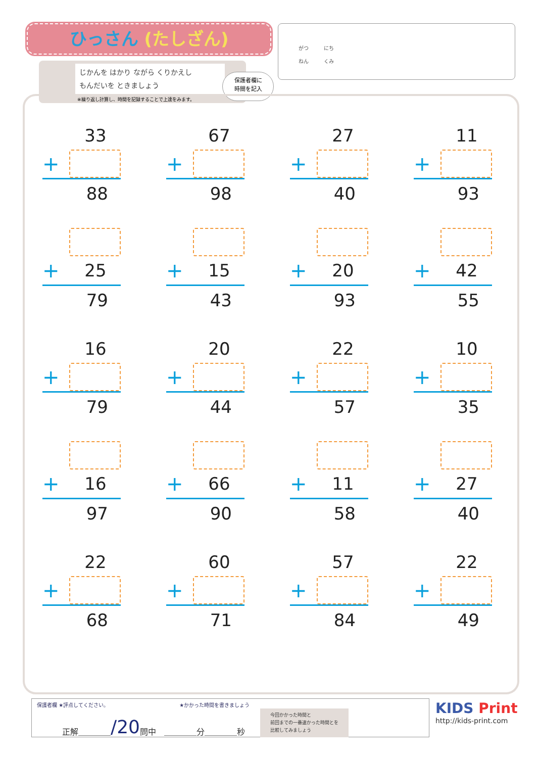ひっさん (たしざん)
がつ　　　にち
ねん　　　くみ
じかんを はかり ながら くりかえし
もんだいを ときましょう
※繰り返し計算し、時間を記録することで上達をみます。
保護者欄に
時間を記入
33
+
88
67
+
98
27
+
40
11
+
93
+ 25
79
+ 15
43
+ 20
93
+ 42
55
16
+
79
20
+
44
22
+
57
10
+
35
+ 16
97
+ 66
90
+ 11
58
+ 27
40
22
+
68
60
+
71
57
+
84
22
+
49
保護者欄 ★評点してください。 ★かかった時間を書きましょう
正解＿＿＿＿ /20 問中　＿＿＿＿分＿＿＿＿秒 今回かかった時間と
前回までの一番速かった時間とを
比較してみましょう
KIDS Print
http://kids-print.com